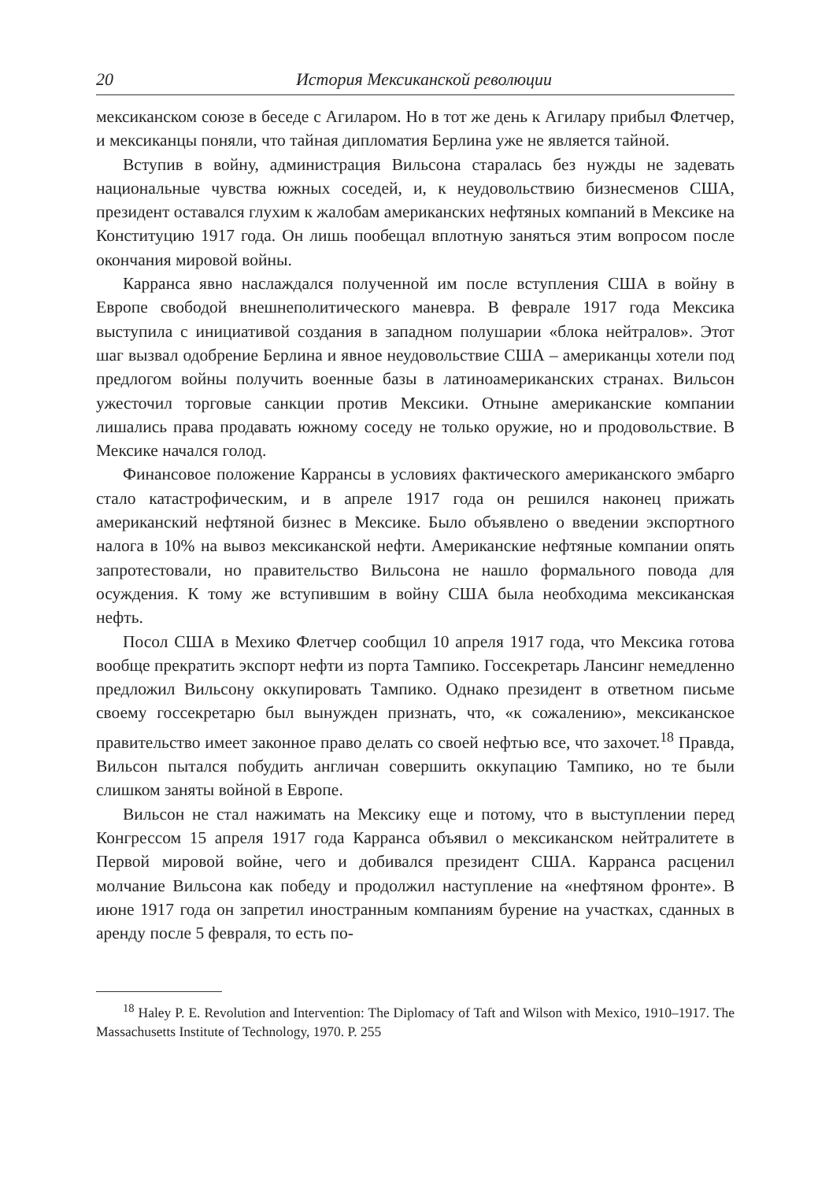20 История Мексиканской революции
мексиканском союзе в беседе с Агиларом. Но в тот же день к Агилару прибыл Флетчер, и мексиканцы поняли, что тайная дипломатия Берлина уже не является тайной.
Вступив в войну, администрация Вильсона старалась без нужды не задевать национальные чувства южных соседей, и, к неудовольствию бизнесменов США, президент оставался глухим к жалобам американских нефтяных компаний в Мексике на Конституцию 1917 года. Он лишь пообещал вплотную заняться этим вопросом после окончания мировой войны.
Карранса явно наслаждался полученной им после вступления США в войну в Европе свободой внешнеполитического маневра. В феврале 1917 года Мексика выступила с инициативой создания в западном полушарии «блока нейтралов». Этот шаг вызвал одобрение Берлина и явное неудовольствие США – американцы хотели под предлогом войны получить военные базы в латиноамериканских странах. Вильсон ужесточил торговые санкции против Мексики. Отныне американские компании лишались права продавать южному соседу не только оружие, но и продовольствие. В Мексике начался голод.
Финансовое положение Каррансы в условиях фактического американского эмбарго стало катастрофическим, и в апреле 1917 года он решился наконец прижать американский нефтяной бизнес в Мексике. Было объявлено о введении экспортного налога в 10% на вывоз мексиканской нефти. Американские нефтяные компании опять запротестовали, но правительство Вильсона не нашло формального повода для осуждения. К тому же вступившим в войну США была необходима мексиканская нефть.
Посол США в Мехико Флетчер сообщил 10 апреля 1917 года, что Мексика готова вообще прекратить экспорт нефти из порта Тампико. Госсекретарь Лансинг немедленно предложил Вильсону оккупировать Тампико. Однако президент в ответном письме своему госсекретарю был вынужден признать, что, «к сожалению», мексиканское правительство имеет законное право делать со своей нефтью все, что захочет.<sup>18</sup> Правда, Вильсон пытался побудить англичан совершить оккупацию Тампико, но те были слишком заняты войной в Европе.
Вильсон не стал нажимать на Мексику еще и потому, что в выступлении перед Конгрессом 15 апреля 1917 года Карранса объявил о мексиканском нейтралитете в Первой мировой войне, чего и добивался президент США. Карранса расценил молчание Вильсона как победу и продолжил наступление на «нефтяном фронте». В июне 1917 года он запретил иностранным компаниям бурение на участках, сданных в аренду после 5 февраля, то есть по-
<sup>18</sup> Haley P. E. Revolution and Intervention: The Diplomacy of Taft and Wilson with Mexico, 1910–1917. The Massachusetts Institute of Technology, 1970. P. 255